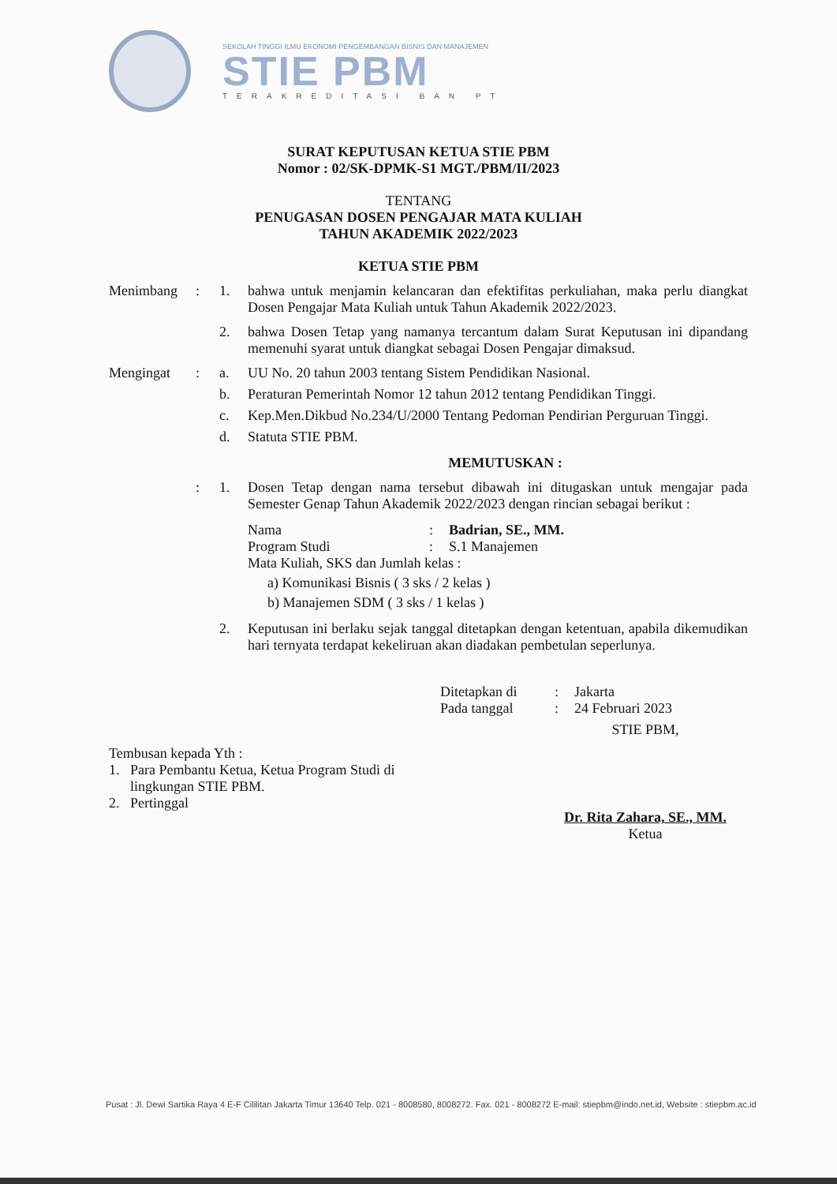SEKOLAH TINGGI ILMU EKONOMI PENGEMBANGAN BISNIS DAN MANAJEMEN
STIE PBM
TERAKREDITASI BAN PT
SURAT KEPUTUSAN KETUA STIE PBM
Nomor : 02/SK-DPMK-S1 MGT./PBM/II/2023
TENTANG
PENUGASAN DOSEN PENGAJAR MATA KULIAH
TAHUN AKADEMIK 2022/2023
KETUA STIE PBM
Menimbang : 1. bahwa untuk menjamin kelancaran dan efektifitas perkuliahan, maka perlu diangkat Dosen Pengajar Mata Kuliah untuk Tahun Akademik 2022/2023.
2. bahwa Dosen Tetap yang namanya tercantum dalam Surat Keputusan ini dipandang memenuhi syarat untuk diangkat sebagai Dosen Pengajar dimaksud.
Mengingat : a. UU No. 20 tahun 2003 tentang Sistem Pendidikan Nasional.
b. Peraturan Pemerintah Nomor 12 tahun 2012 tentang Pendidikan Tinggi.
c. Kep.Men.Dikbud No.234/U/2000 Tentang Pedoman Pendirian Perguruan Tinggi.
d. Statuta STIE PBM.
MEMUTUSKAN :
: 1. Dosen Tetap dengan nama tersebut dibawah ini ditugaskan untuk mengajar pada Semester Genap Tahun Akademik 2022/2023 dengan rincian sebagai berikut :
Nama: Badrian, SE., MM.
Program Studi: S.1 Manajemen
Mata Kuliah, SKS dan Jumlah kelas :
a) Komunikasi Bisnis ( 3 sks / 2 kelas )
b) Manajemen SDM ( 3 sks / 1 kelas )
2. Keputusan ini berlaku sejak tanggal ditetapkan dengan ketentuan, apabila dikemudikan hari ternyata terdapat kekeliruan akan diadakan pembetulan seperlunya.
Ditetapkan di: Jakarta
Pada tanggal: 24 Februari 2023
Tembusan kepada Yth :
1. Para Pembantu Ketua, Ketua Program Studi di
lingkungan STIE PBM.
2. Pertinggal
STIE PBM,
Dr. Rita Zahara, SE., MM.
Ketua
Pusat : Jl. Dewi Sartika Raya 4 E-F Cililitan Jakarta Timur 13640 Telp. 021 - 8008580, 8008272. Fax. 021 - 8008272 E-mail: stiepbm@indo.net.id, Website : stiepbm.ac.id